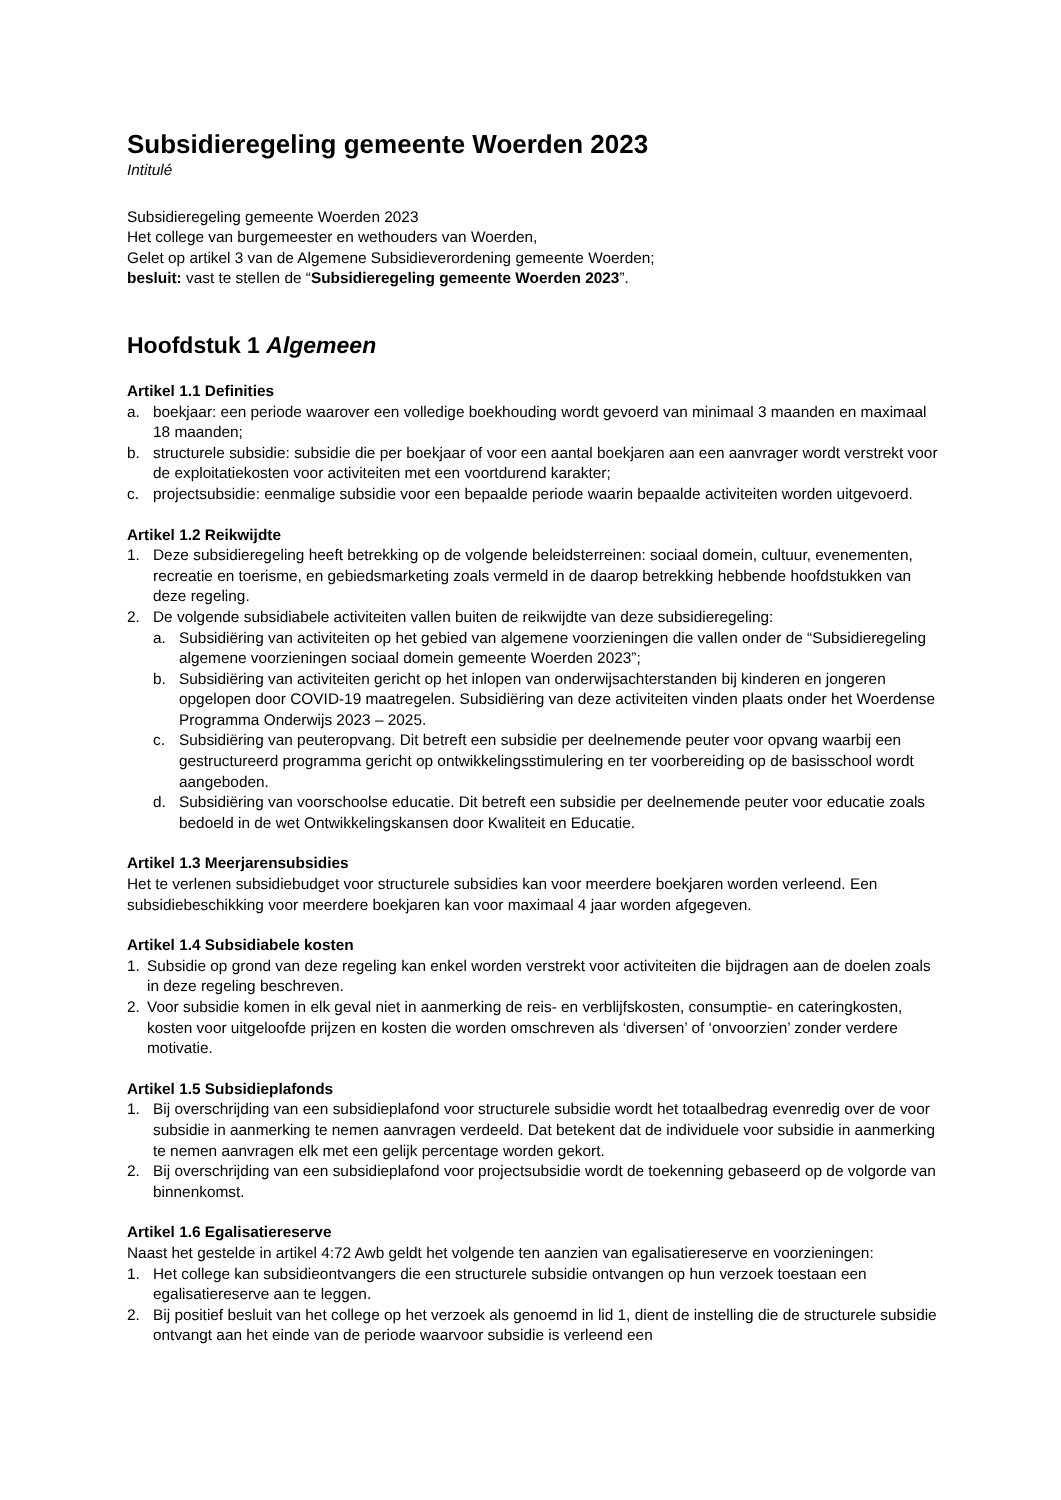Subsidieregeling gemeente Woerden 2023
Intitulé
Subsidieregeling gemeente Woerden 2023
Het college van burgemeester en wethouders van Woerden,
Gelet op artikel 3 van de Algemene Subsidieverordening gemeente Woerden;
besluit: vast te stellen de “Subsidieregeling gemeente Woerden 2023”.
Hoofdstuk 1 Algemeen
Artikel 1.1 Definities
a. boekjaar: een periode waarover een volledige boekhouding wordt gevoerd van minimaal 3 maanden en maximaal 18 maanden;
b. structurele subsidie: subsidie die per boekjaar of voor een aantal boekjaren aan een aanvrager wordt verstrekt voor de exploitatiekosten voor activiteiten met een voortdurend karakter;
c. projectsubsidie: eenmalige subsidie voor een bepaalde periode waarin bepaalde activiteiten worden uitgevoerd.
Artikel 1.2 Reikwijdte
1. Deze subsidieregeling heeft betrekking op de volgende beleidsterreinen: sociaal domein, cultuur, evenementen, recreatie en toerisme, en gebiedsmarketing zoals vermeld in de daarop betrekking hebbende hoofdstukken van deze regeling.
2. De volgende subsidiabele activiteiten vallen buiten de reikwijdte van deze subsidieregeling:
a. Subsidiëring van activiteiten op het gebied van algemene voorzieningen die vallen onder de “Subsidieregeling algemene voorzieningen sociaal domein gemeente Woerden 2023”;
b. Subsidiëring van activiteiten gericht op het inlopen van onderwijsachterstanden bij kinderen en jongeren opgelopen door COVID-19 maatregelen. Subsidiëring van deze activiteiten vinden plaats onder het Woerdense Programma Onderwijs 2023 – 2025.
c. Subsidiëring van peuteropvang. Dit betreft een subsidie per deelnemende peuter voor opvang waarbij een gestructureerd programma gericht op ontwikkelingsstimulering en ter voorbereiding op de basisschool wordt aangeboden.
d. Subsidiëring van voorschoolse educatie. Dit betreft een subsidie per deelnemende peuter voor educatie zoals bedoeld in de wet Ontwikkelingskansen door Kwaliteit en Educatie.
Artikel 1.3 Meerjarensubsidies
Het te verlenen subsidiebudget voor structurele subsidies kan voor meerdere boekjaren worden verleend. Een subsidiebeschikking voor meerdere boekjaren kan voor maximaal 4 jaar worden afgegeven.
Artikel 1.4 Subsidiabele kosten
1. Subsidie op grond van deze regeling kan enkel worden verstrekt voor activiteiten die bijdragen aan de doelen zoals in deze regeling beschreven.
2. Voor subsidie komen in elk geval niet in aanmerking de reis- en verblijfskosten, consumptie- en cateringkosten, kosten voor uitgeloofde prijzen en kosten die worden omschreven als ‘diversen’ of ‘onvoorzien’ zonder verdere motivatie.
Artikel 1.5 Subsidieplafonds
1. Bij overschrijding van een subsidieplafond voor structurele subsidie wordt het totaalbedrag evenredig over de voor subsidie in aanmerking te nemen aanvragen verdeeld. Dat betekent dat de individuele voor subsidie in aanmerking te nemen aanvragen elk met een gelijk percentage worden gekort.
2. Bij overschrijding van een subsidieplafond voor projectsubsidie wordt de toekenning gebaseerd op de volgorde van binnenkomst.
Artikel 1.6 Egalisatiereserve
Naast het gestelde in artikel 4:72 Awb geldt het volgende ten aanzien van egalisatiereserve en voorzieningen:
1. Het college kan subsidieontvangers die een structurele subsidie ontvangen op hun verzoek toestaan een egalisatiereserve aan te leggen.
2. Bij positief besluit van het college op het verzoek als genoemd in lid 1, dient de instelling die de structurele subsidie ontvangt aan het einde van de periode waarvoor subsidie is verleend een